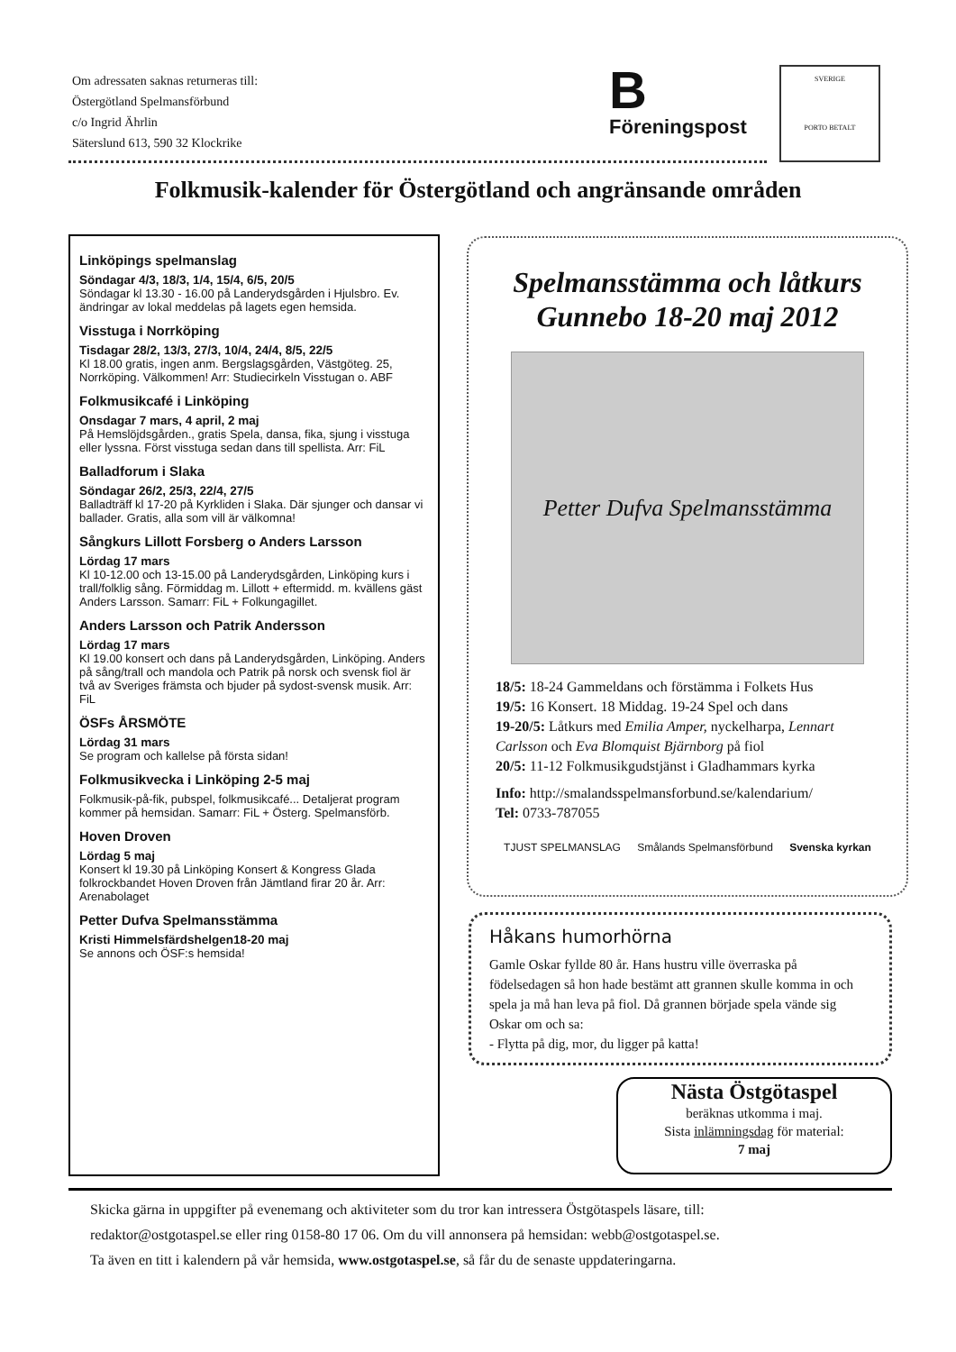Om adressaten saknas returneras till:
Östergötland Spelmansförbund
c/o Ingrid Ährlin
Säterslund 613, 590 32 Klockrike
B
Föreningspost
SVERIGE
PORTO BETALT
Folkmusik-kalender för Östergötland och angränsande områden
Linköpings spelmanslag
Söndagar 4/3, 18/3, 1/4, 15/4, 6/5, 20/5
Söndagar kl 13.30 - 16.00 på Landerydsgården i Hjulsbro. Ev. ändringar av lokal meddelas på lagets egen hemsida.
Visstuga i Norrköping
Tisdagar 28/2, 13/3, 27/3, 10/4, 24/4, 8/5, 22/5
Kl 18.00 gratis, ingen anm. Bergslagsgården, Västgöteg. 25, Norrköping. Välkommen! Arr: Studiecirkeln Visstugan o. ABF
Folkmusikcafé i Linköping
Onsdagar 7 mars, 4 april, 2 maj
På Hemslöjdsgården., gratis Spela, dansa, fika, sjung i visstuga eller lyssna. Först visstuga sedan dans till spellista. Arr: FiL
Balladforum i Slaka
Söndagar 26/2, 25/3, 22/4, 27/5
Balladträff kl 17-20 på Kyrkliden i Slaka. Där sjunger och dansar vi ballader. Gratis, alla som vill är välkomna!
Sångkurs Lillott Forsberg o Anders Larsson
Lördag 17 mars
Kl 10-12.00 och 13-15.00 på Landerydsgården, Linköping kurs i trall/folklig sång. Förmiddag m. Lillott + eftermidd. m. kvällens gäst Anders Larsson. Samarr: FiL + Folkungagillet.
Anders Larsson och Patrik Andersson
Lördag 17 mars
Kl 19.00 konsert och dans på Landerydsgården, Linköping. Anders på sång/trall och mandola och Patrik på norsk och svensk fiol är två av Sveriges främsta och bjuder på sydost-svensk musik. Arr: FiL
ÖSFs ÅRSMÖTE
Lördag 31 mars
Se program och kallelse på första sidan!
Folkmusikvecka i Linköping 2-5 maj
Folkmusik-på-fik, pubspel, folkmusikcafé... Detaljerat program kommer på hemsidan. Samarr: FiL + Österg. Spelmansförb.
Hoven Droven
Lördag 5 maj
Konsert kl 19.30 på Linköping Konsert & Kongress Glada folkrockbandet Hoven Droven från Jämtland firar 20 år. Arr: Arenabolaget
Petter Dufva Spelmansstämma
Kristi Himmelsfärdshelgen18-20 maj
Se annons och ÖSF:s hemsida!
Spelmansstämma och låtkurs
Gunnebo 18-20 maj 2012
Petter Dufva Spelmansstämma
18/5: 18-24 Gammeldans och förstämma i Folkets Hus
19/5: 16 Konsert. 18 Middag. 19-24 Spel och dans
19-20/5: Låtkurs med Emilia Amper, nyckelharpa, Lennart Carlsson och Eva Blomquist Bjärnborg på fiol
20/5: 11-12 Folkmusikgudstjänst i Gladhammars kyrka
Info: http://smalandsspelmansforbund.se/kalendarium/
Tel: 0733-787055
TJUST SPELMANSLAG Smålands Spelmansförbund Svenska kyrkan
Håkans humorhörna
Gamle Oskar fyllde 80 år. Hans hustru ville överraska på födelsedagen så hon hade bestämt att grannen skulle komma in och spela ja må han leva på fiol. Då grannen började spela vände sig Oskar om och sa:
- Flytta på dig, mor, du ligger på katta!
Nästa Östgötaspel
beräknas utkomma i maj.
Sista inlämningsdag för material:
7 maj
Skicka gärna in uppgifter på evenemang och aktiviteter som du tror kan intressera Östgötaspels läsare, till:
redaktor@ostgotaspel.se eller ring 0158-80 17 06. Om du vill annonsera på hemsidan: webb@ostgotaspel.se.
Ta även en titt i kalendern på vår hemsida, www.ostgotaspel.se, så får du de senaste uppdateringarna.